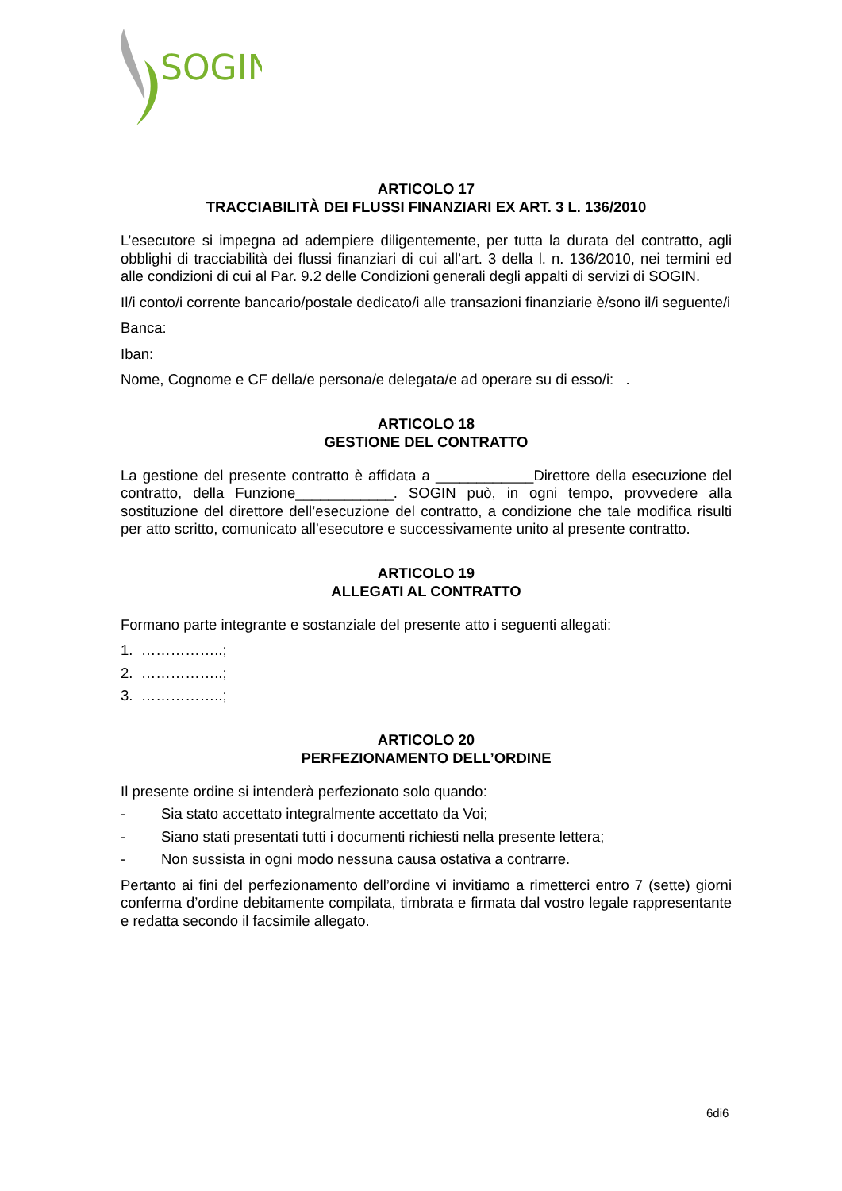SOGIN
ARTICOLO 17
TRACCIABILITÀ DEI FLUSSI FINANZIARI EX ART. 3 L. 136/2010
L’esecutore si impegna ad adempiere diligentemente, per tutta la durata del contratto, agli obblighi di tracciabilità dei flussi finanziari di cui all’art. 3 della l. n. 136/2010, nei termini ed alle condizioni di cui al Par. 9.2 delle Condizioni generali degli appalti di servizi di SOGIN.
Il/i conto/i corrente bancario/postale dedicato/i alle transazioni finanziarie è/sono il/i seguente/i
Banca:
Iban:
Nome, Cognome e CF della/e persona/e delegata/e ad operare su di esso/i: .
ARTICOLO 18
GESTIONE DEL CONTRATTO
La gestione del presente contratto è affidata a ____________Direttore della esecuzione del contratto, della Funzione____________. SOGIN può, in ogni tempo, provvedere alla sostituzione del direttore dell’esecuzione del contratto, a condizione che tale modifica risulti per atto scritto, comunicato all’esecutore e successivamente unito al presente contratto.
ARTICOLO 19
ALLEGATI AL CONTRATTO
Formano parte integrante e sostanziale del presente atto i seguenti allegati:
1. ……………..;
2. ……………..;
3. ……………..;
ARTICOLO 20
PERFEZIONAMENTO DELL’ORDINE
Il presente ordine si intenderà perfezionato solo quando:
- Sia stato accettato integralmente accettato da Voi;
- Siano stati presentati tutti i documenti richiesti nella presente lettera;
- Non sussista in ogni modo nessuna causa ostativa a contrarre.
Pertanto ai fini del perfezionamento dell’ordine vi invitiamo a rimetterci entro 7 (sette) giorni conferma d’ordine debitamente compilata, timbrata e firmata dal vostro legale rappresentante e redatta secondo il facsimile allegato.
6di6